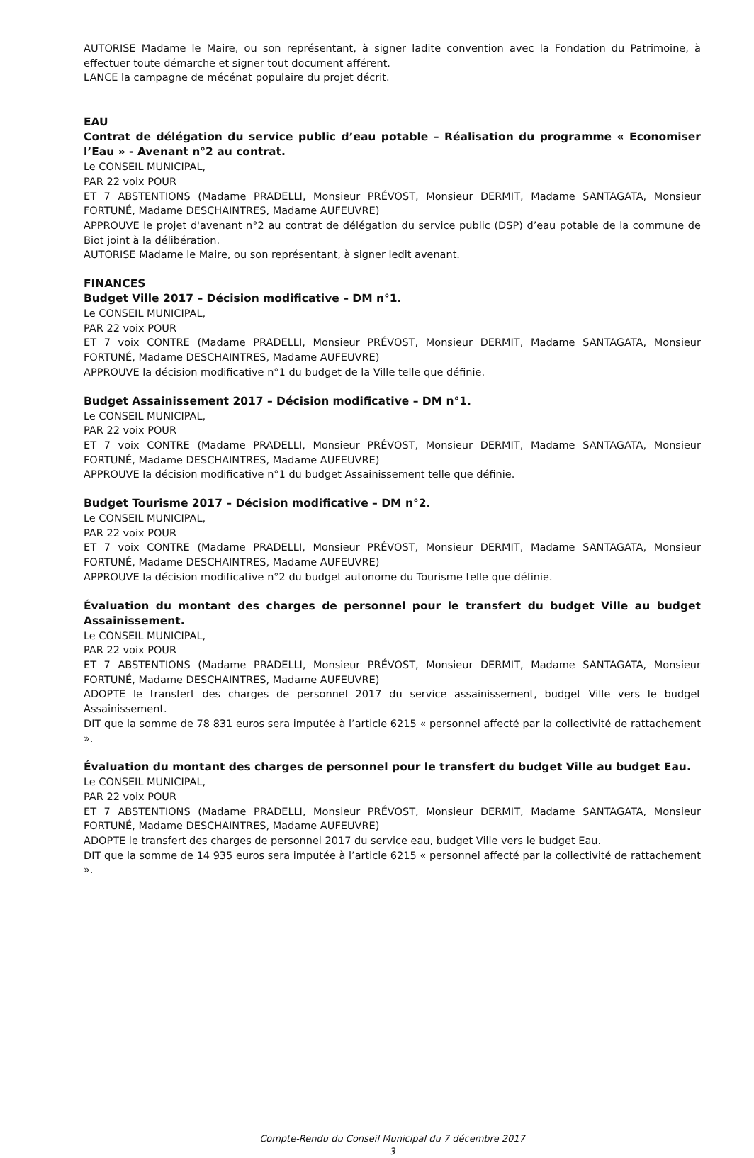AUTORISE Madame le Maire, ou son représentant, à signer ladite convention avec la Fondation du Patrimoine, à effectuer toute démarche et signer tout document afférent.
LANCE la campagne de mécénat populaire du projet décrit.
EAU
Contrat de délégation du service public d’eau potable – Réalisation du programme « Economiser l’Eau » - Avenant n°2 au contrat.
Le CONSEIL MUNICIPAL,
PAR 22 voix POUR
ET 7 ABSTENTIONS (Madame PRADELLI, Monsieur PRÉVOST, Monsieur DERMIT, Madame SANTAGATA, Monsieur FORTUNÉ, Madame DESCHAINTRES, Madame AUFEUVRE)
APPROUVE le projet d'avenant n°2 au contrat de délégation du service public (DSP) d’eau potable de la commune de Biot joint à la délibération.
AUTORISE Madame le Maire, ou son représentant, à signer ledit avenant.
FINANCES
Budget Ville 2017 – Décision modificative – DM n°1.
Le CONSEIL MUNICIPAL,
PAR 22 voix POUR
ET 7 voix CONTRE (Madame PRADELLI, Monsieur PRÉVOST, Monsieur DERMIT, Madame SANTAGATA, Monsieur FORTUNÉ, Madame DESCHAINTRES, Madame AUFEUVRE)
APPROUVE la décision modificative n°1 du budget de la Ville telle que définie.
Budget Assainissement 2017 – Décision modificative – DM n°1.
Le CONSEIL MUNICIPAL,
PAR 22 voix POUR
ET 7 voix CONTRE (Madame PRADELLI, Monsieur PRÉVOST, Monsieur DERMIT, Madame SANTAGATA, Monsieur FORTUNÉ, Madame DESCHAINTRES, Madame AUFEUVRE)
APPROUVE la décision modificative n°1 du budget Assainissement telle que définie.
Budget Tourisme 2017 – Décision modificative – DM n°2.
Le CONSEIL MUNICIPAL,
PAR 22 voix POUR
ET 7 voix CONTRE (Madame PRADELLI, Monsieur PRÉVOST, Monsieur DERMIT, Madame SANTAGATA, Monsieur FORTUNÉ, Madame DESCHAINTRES, Madame AUFEUVRE)
APPROUVE la décision modificative n°2 du budget autonome du Tourisme telle que définie.
Évaluation du montant des charges de personnel pour le transfert du budget Ville au budget Assainissement.
Le CONSEIL MUNICIPAL,
PAR 22 voix POUR
ET 7 ABSTENTIONS (Madame PRADELLI, Monsieur PRÉVOST, Monsieur DERMIT, Madame SANTAGATA, Monsieur FORTUNÉ, Madame DESCHAINTRES, Madame AUFEUVRE)
ADOPTE le transfert des charges de personnel 2017 du service assainissement, budget Ville vers le budget Assainissement.
DIT que la somme de 78 831 euros sera imputée à l’article 6215 « personnel affecté par la collectivité de rattachement ».
Évaluation du montant des charges de personnel pour le transfert du budget Ville au budget Eau.
Le CONSEIL MUNICIPAL,
PAR 22 voix POUR
ET 7 ABSTENTIONS (Madame PRADELLI, Monsieur PRÉVOST, Monsieur DERMIT, Madame SANTAGATA, Monsieur FORTUNÉ, Madame DESCHAINTRES, Madame AUFEUVRE)
ADOPTE le transfert des charges de personnel 2017 du service eau, budget Ville vers le budget Eau.
DIT que la somme de 14 935 euros sera imputée à l’article 6215 « personnel affecté par la collectivité de rattachement ».
Compte-Rendu du Conseil Municipal du 7 décembre 2017
- 3 -